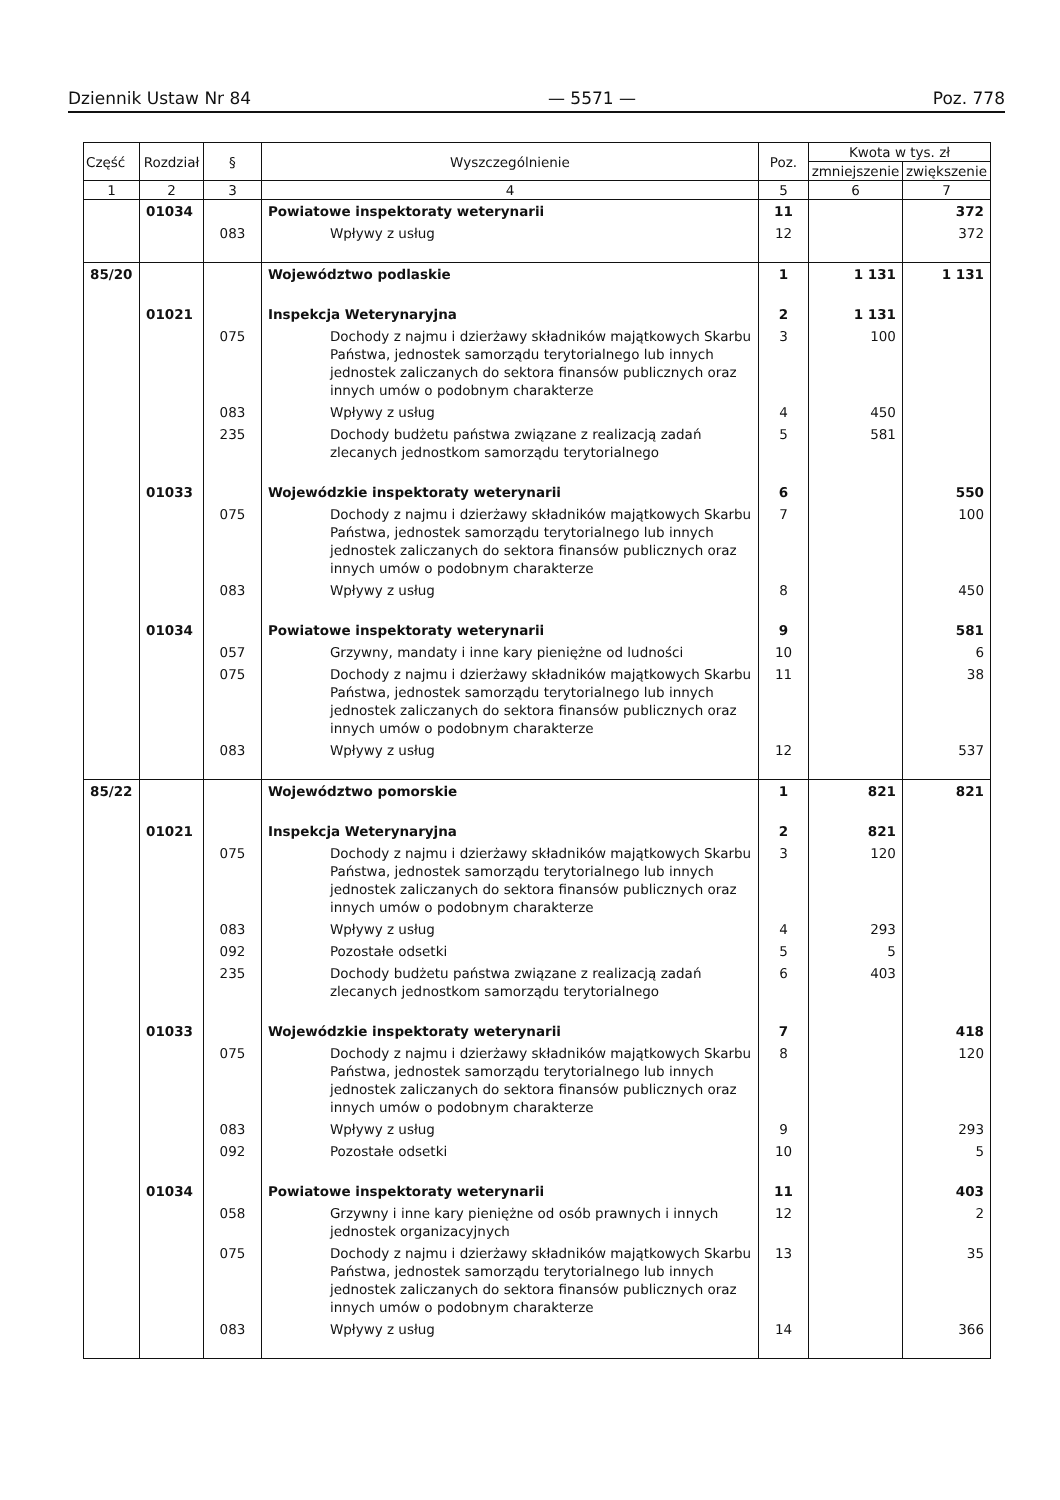Dziennik Ustaw Nr 84 — 5571 — Poz. 778
| Część | Rozdział | § | Wyszczególnienie | Poz. | Kwota w tys. zł | |
| --- | --- | --- | --- | --- | --- | --- |
| | | | | | zmniejszenie | zwiększenie |
| 1 | 2 | 3 | 4 | 5 | 6 | 7 |
| | 01034 | | Powiatowe inspektoraty weterynarii | 11 | | 372 |
| | | 083 | Wpływy z usług | 12 | | 372 |
| 85/20 | | | Województwo podlaskie | 1 | 1 131 | 1 131 |
| | 01021 | | Inspekcja Weterynaryjna | 2 | 1 131 | |
| | | 075 | Dochody z najmu i dzierżawy składników majątkowych Skarbu Państwa, jednostek samorządu terytorialnego lub innych jednostek zaliczanych do sektora finansów publicznych oraz innych umów o podobnym charakterze | 3 | 100 | |
| | | 083 | Wpływy z usług | 4 | 450 | |
| | | 235 | Dochody budżetu państwa związane z realizacją zadań zlecanych jednostkom samorządu terytorialnego | 5 | 581 | |
| | 01033 | | Wojewódzkie inspektoraty weterynarii | 6 | | 550 |
| | | 075 | Dochody z najmu i dzierżawy składników majątkowych Skarbu Państwa, jednostek samorządu terytorialnego lub innych jednostek zaliczanych do sektora finansów publicznych oraz innych umów o podobnym charakterze | 7 | | 100 |
| | | 083 | Wpływy z usług | 8 | | 450 |
| | 01034 | | Powiatowe inspektoraty weterynarii | 9 | | 581 |
| | | 057 | Grzywny, mandaty i inne kary pieniężne od ludności | 10 | | 6 |
| | | 075 | Dochody z najmu i dzierżawy składników majątkowych Skarbu Państwa, jednostek samorządu terytorialnego lub innych jednostek zaliczanych do sektora finansów publicznych oraz innych umów o podobnym charakterze | 11 | | 38 |
| | | 083 | Wpływy z usług | 12 | | 537 |
| 85/22 | | | Województwo pomorskie | 1 | 821 | 821 |
| | 01021 | | Inspekcja Weterynaryjna | 2 | 821 | |
| | | 075 | Dochody z najmu i dzierżawy składników majątkowych Skarbu Państwa, jednostek samorządu terytorialnego lub innych jednostek zaliczanych do sektora finansów publicznych oraz innych umów o podobnym charakterze | 3 | 120 | |
| | | 083 | Wpływy z usług | 4 | 293 | |
| | | 092 | Pozostałe odsetki | 5 | 5 | |
| | | 235 | Dochody budżetu państwa związane z realizacją zadań zlecanych jednostkom samorządu terytorialnego | 6 | 403 | |
| | 01033 | | Wojewódzkie inspektoraty weterynarii | 7 | | 418 |
| | | 075 | Dochody z najmu i dzierżawy składników majątkowych Skarbu Państwa, jednostek samorządu terytorialnego lub innych jednostek zaliczanych do sektora finansów publicznych oraz innych umów o podobnym charakterze | 8 | | 120 |
| | | 083 | Wpływy z usług | 9 | | 293 |
| | | 092 | Pozostałe odsetki | 10 | | 5 |
| | 01034 | | Powiatowe inspektoraty weterynarii | 11 | | 403 |
| | | 058 | Grzywny i inne kary pieniężne od osób prawnych i innych jednostek organizacyjnych | 12 | | 2 |
| | | 075 | Dochody z najmu i dzierżawy składników majątkowych Skarbu Państwa, jednostek samorządu terytorialnego lub innych jednostek zaliczanych do sektora finansów publicznych oraz innych umów o podobnym charakterze | 13 | | 35 |
| | | 083 | Wpływy z usług | 14 | | 366 |